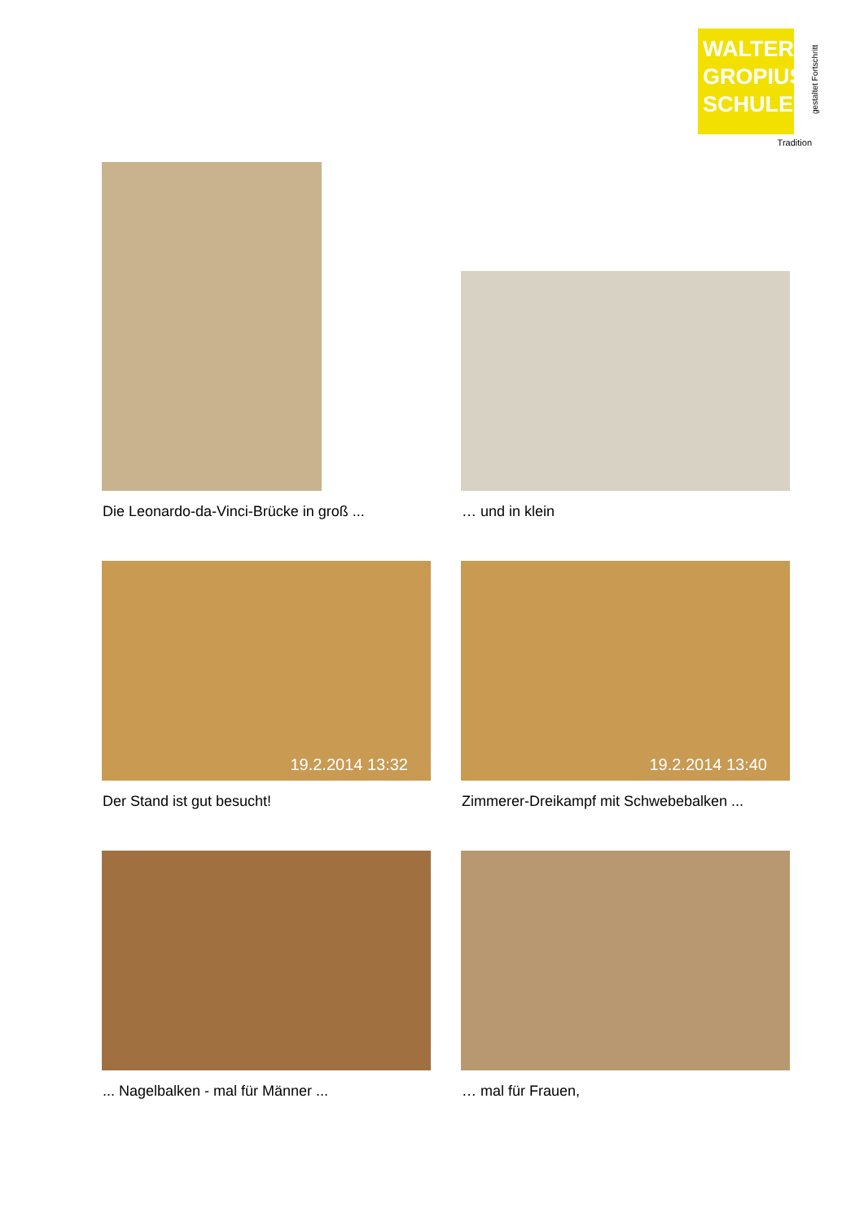WALTER
GROPIUS
SCHULE
Tradition
gestaltet Fortschritt
Die Leonardo-da-Vinci-Brücke in groß ...
… und in klein
19.2.2014 13:32 19.2.2014 13:40
Der Stand ist gut besucht!
Zimmerer-Dreikampf mit Schwebebalken ...
... Nagelbalken - mal für Männer ...
… mal für Frauen,